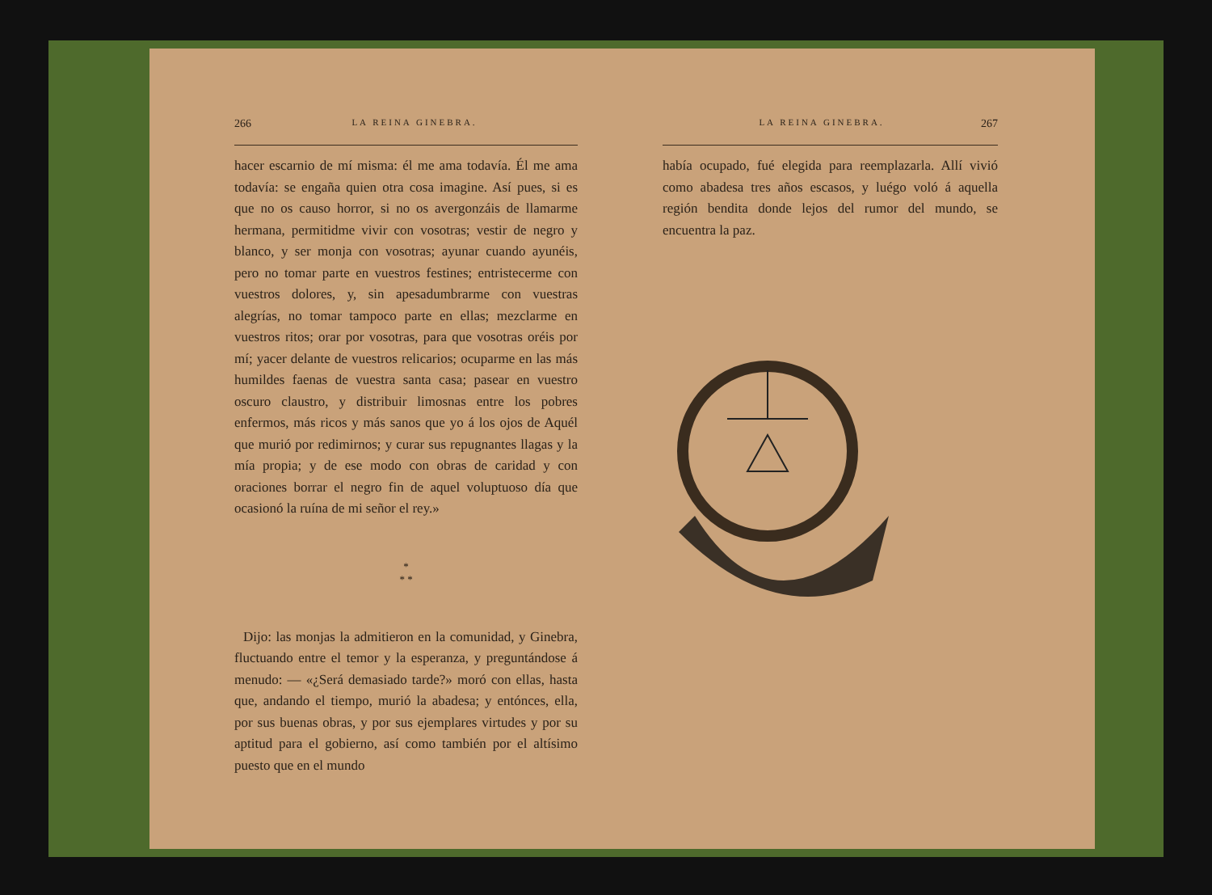266 LA REINA GINEBRA.
hacer escarnio de mí misma: él me ama todavía. Él me ama todavía: se engaña quien otra cosa imagine. Así pues, si es que no os causo horror, si no os avergonzáis de llamarme hermana, permitidme vivir con vosotras; vestir de negro y blanco, y ser monja con vosotras; ayunar cuando ayunéis, pero no tomar parte en vuestros festines; entristecerme con vuestros dolores, y, sin apesadumbrarme con vuestras alegrías, no tomar tampoco parte en ellas; mezclarme en vuestros ritos; orar por vosotras, para que vosotras oréis por mí; yacer delante de vuestros relicarios; ocuparme en las más humildes faenas de vuestra santa casa; pasear en vuestro oscuro claustro, y distribuir limosnas entre los pobres enfermos, más ricos y más sanos que yo á los ojos de Aquél que murió por redimirnos; y curar sus repugnantes llagas y la mía propia; y de ese modo con obras de caridad y con oraciones borrar el negro fin de aquel voluptuoso día que ocasionó la ruína de mi señor el rey.»
*
* *
Dijo: las monjas la admitieron en la comunidad, y Ginebra, fluctuando entre el temor y la esperanza, y preguntándose á menudo: — «¿Será demasiado tarde?» moró con ellas, hasta que, andando el tiempo, murió la abadesa; y entónces, ella, por sus buenas obras, y por sus ejemplares virtudes y por su aptitud para el gobierno, así como también por el altísimo puesto que en el mundo
LA REINA GINEBRA. 267
había ocupado, fué elegida para reemplazarla. Allí vivió como abadesa tres años escasos, y luégo voló á aquella región bendita donde lejos del rumor del mundo, se encuentra la paz.